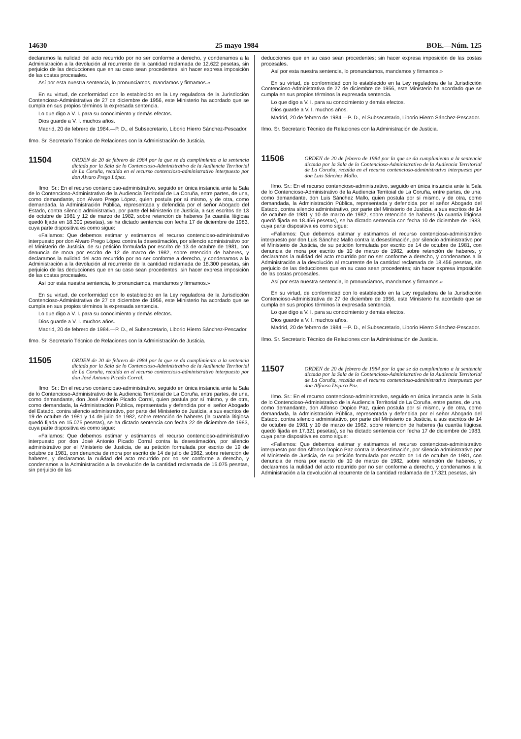14630 25 mayo 1984 BOE.—Núm. 125
declaramos la nulidad del acto recurrido por no ser conforme a derecho, y condenamos a la Administración a la devolución al recurrente de la cantidad reclamada de 12.622 pesetas, sin perjuicio de las deducciones que en su caso sean procedentes; sin hacer expresa imposición de las costas procesales.
Así por esta nuestra sentencia, lo pronunciamos, mandamos y firmamos.»
En su virtud, de conformidad con lo establecido en la Ley reguladora de la Jurisdicción Contencioso-Administrativa de 27 de diciembre de 1956, este Ministerio ha acordado que se cumpla en sus propios términos la expresada sentencia.
Lo que digo a V. I. para su conocimiento y demás efectos.
Dios guarde a V. I. muchos años.
Madrid, 20 de febrero de 1984.—P. D., el Subsecretario, Liborio Hierro Sánchez-Pescador.
Ilmo. Sr. Secretario Técnico de Relaciones con la Administración de Justicia.
11504
ORDEN de 20 de febrero de 1984 por la que se da cumplimiento a la sentencia dictada por la Sala de lo Contencioso-Administrativo de la Audiencia Territorial de La Coruña, recaída en el recurso contencioso-administrativo interpuesto por don Alvaro Prego López.
Ilmo. Sr.: En el recurso contencioso-administrativo, seguido en única instancia ante la Sala de lo Contencioso-Administrativo de la Audiencia Territorial de La Coruña, entre partes, de una, como demandante, don Alvaro Prego López, quien postula por sí mismo, y de otra, como demandada, la Administración Pública, representada y defendida por el señor Abogado del Estado, contra silencio administrativo, por parte del Ministerio de Justicia, a sus escritos de 13 de octubre de 1981 y 12 de marzo de 1982, sobre retención de haberes (la cuantía litigiosa quedó fijada en 18.300 pesetas), se ha dictado sentencia con fecha 17 de diciembre de 1983, cuya parte dispositiva es como sigue:
«Fallamos: Que debemos estimar y estimamos el recurso contencioso-administrativo interpuesto por don Alvaro Prego López contra la desestimación, por silencio administrativo por el Ministerio de Justicia, de su petición formulada por escrito de 13 de octubre de 1981, con denuncia de mora por escrito de 12 de marzo de 1982, sobre retención de haberes, y declaramos la nulidad del acto recurrido por no ser conforme a derecho, y condenamos a la Administración a la devolución al recurrente de la cantidad reclamada de 18.300 pesetas, sin perjuicio de las deducciones que en su caso sean procedentes; sin hacer expresa imposición de las costas procesales.
Así por esta nuestra sentencia, lo pronunciamos, mandamos y firmamos.»
En su virtud, de conformidad con lo establecido en la Ley reguladora de la Jurisdicción Contencioso-Administrativa de 27 de diciembre de 1956, este Ministerio ha acordado que se cumpla en sus propios términos la expresada sentencia.
Lo que digo a V. I. para su conocimiento y demás efectos.
Dios guarde a V. I. muchos años.
Madrid, 20 de febrero de 1984.—P. D., el Subsecretario, Liborio Hierro Sánchez-Pescador.
Ilmo. Sr. Secretario Técnico de Relaciones con la Administración de Justicia.
11505
ORDEN de 20 de febrero de 1984 por la que se da cumplimiento a la sentencia dictada por la Sala de lo Contencioso-Administrativo de la Audiencia Territorial de La Coruña, recaída en el recurso contencioso-administrativo interpuesto por don José Antonio Picado Corral.
Ilmo. Sr.: En el recurso contencioso-administrativo, seguido en única instancia ante la Sala de lo Contencioso-Administrativo de la Audiencia Territorial de La Coruña, entre partes, de una, como demandante, don José Antonio Picado Corral, quien postula por sí mismo, y de otra, como demandada, la Administración Pública, representada y defendida por el señor Abogado del Estado, contra silencio administrativo, por parte del Ministerio de Justicia, a sus escritos de 19 de octubre de 1981 y 14 de julio de 1982, sobre retención de haberes (la cuantía litigiosa quedó fijada en 15.075 pesetas), se ha dictado sentencia con fecha 22 de diciembre de 1983, cuya parte dispositiva es como sigue:
«Fallamos: Que debemos estimar y estimamos el recurso contencioso-administrativo interpuesto por don José Antonio Picado Corral contra la desestimación, por silencio administrativo por el Ministerio de Justicia, de su petición formulada por escrito de 19 de octubre de 1981, con denuncia de mora por escrito de 14 de julio de 1982, sobre retención de haberes, y declaramos la nulidad del acto recurrido por no ser conforme a derecho, y condenamos a la Administración a la devolución de la cantidad reclamada de 15.075 pesetas, sin perjuicio de las
deducciones que en su caso sean procedentes; sin hacer expresa imposición de las costas procesales.
Así por esta nuestra sentencia, lo pronunciamos, mandamos y firmamos.»
En su virtud, de conformidad con lo establecido en la Ley reguladora de la Jurisdicción Contencioso-Administrativa de 27 de diciembre de 1956, este Ministerio ha acordado que se cumpla en sus propios términos la expresada sentencia.
Lo que digo a V. I. para su conocimiento y demás efectos.
Dios guarde a V. I. muchos años.
Madrid, 20 de febrero de 1984.—P. D., el Subsecretario, Liborio Hierro Sánchez-Pescador.
Ilmo. Sr. Secretario Técnico de Relaciones con la Administración de Justicia.
11506
ORDEN de 20 de febrero de 1984 por la que se da cumplimiento a la sentencia dictada por la Sala de lo Contencioso-Administrativo de la Audiencia Territorial de La Coruña, recaída en el recurso contencioso-administrativo interpuesto por don Luis Sánchez Mallo.
Ilmo. Sr.: En el recurso contencioso-administrativo, seguido en única instancia ante la Sala de lo Contencioso-Administrativo de la Audiencia Territoial de La Coruña, entre partes, de una, como demandante, don Luis Sánchez Mallo, quien postula por sí mismo, y de otra, como demandada, la Administración Pública, representada y defendida por el señor Abogado del Estado, contra silencio administrativo, por parte del Ministerio de Justicia, a sus escritos de 14 de octubre de 1981 y 10 de marzo de 1982, sobre retención de haberes (la cuantía litigiosa quedó fijada en 18.456 pesetas), se ha dictado sentencia con fecha 10 de diciembre de 1983, cuya parte dispositiva es como sigue:
«Fallamos: Que debemos estimar y estimamos el recurso contencioso-administrativo interpuesto por don Luis Sánchez Mallo contra la desestimación, por silencio administrativo por el Ministerio de Justicia, de su petición formulada por escrito de 14 de octubre de 1981, con denuncia de mora por escrito de 10 de marzo de 1982, sobre retención de haberes, y declaramos la nulidad del acto recurrido por no ser conforme a derecho, y condenamos a la Administración a la devolución al recurrente de la cantidad reclamada de 18.456 pesetas, sin perjuicio de las deducciones que en su caso sean procedentes; sin hacer expresa imposición de las costas procesales.
Así por esta nuestra sentencia, lo pronunciamos, mandamos y firmamos.»
En su virtud, de conformidad con lo establecido en la Ley reguladora de la Jurisdicción Contencioso-Administrativa de 27 de diciembre de 1956, este Ministerio ha acordado que se cumpla en sus propios términos la expresada sentencia.
Lo que digo a V. I. para su conocimiento y demás efectos.
Dios guarde a V. I. muchos años.
Madrid, 20 de febrero de 1984.—P. D., el Subsecretario, Liborio Hierro Sánchez-Pescador.
Ilmo. Sr. Secretario Técnico de Relaciones con la Administración de Justicia.
11507
ORDEN de 20 de febrero de 1984 por la que se da cumplimiento a la sentencia dictada por la Sala de lo Contencioso-Administrativo de la Audiencia Territorial de La Coruña, recaída en el recurso contencioso-administrativo interpuesto por don Alfonso Dopico Paz.
Ilmo. Sr.: En el recurso contencioso-administrativo, seguido en única instancia ante la Sala de lo Contencioso-Administrativo de la Audiencia Territorial de La Coruña, entre partes, de una, como demandante, don Alfonso Dopico Paz, quien postula por sí mismo, y de otra, como demandada, la Administración Pública, representada y defendida por el señor Abogado del Estado, contra silencio administativo, por parte del Ministerio de Justicia, a sus escritos de 14 de octubre de 1981 y 10 de marzo de 1982, sobre retención de haberes (la cuantía litigiosa quedó fijada en 17.321 pesetas), se ha dictado sentencia con fecha 17 de diciembre de 1983, cuya parte dispositiva es como sigue:
«Fallamos: Que debemos estimar y estimamos el recurso contencioso-administrativo interpuesto por don Alfonso Dopico Paz contra la desestimación, por silencio administrativo por el Ministerio de Justicia, de su petición formulada por escrito de 14 de octubre de 1981, con denuncia de mora por escrito de 10 de marzo de 1982, sobre retención de haberes, y declaramos la nulidad del acto recurrido por no ser conforme a derecho, y condenamos a la Administración a la devolución al recurrente de la cantidad reclamada de 17.321 pesetas, sin